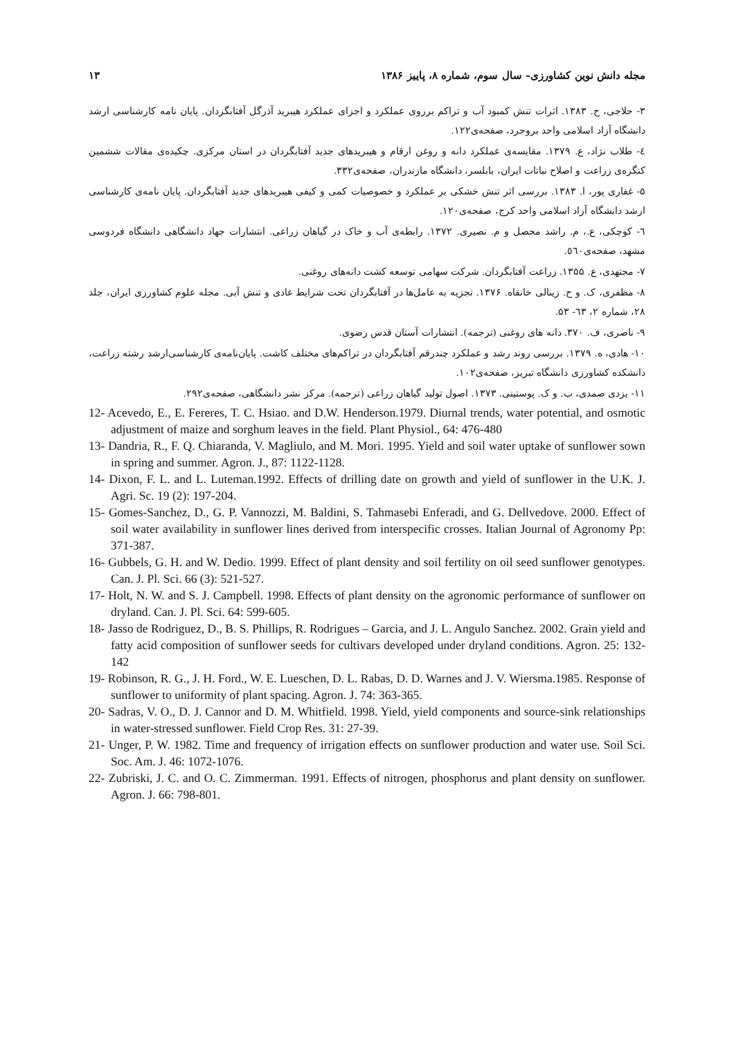مجله دانش نوین کشاورزی– سال سوم، شماره ۸، پاییز ۱۳۸۶ ۱۳
۳- حلاجی، ح. ۱۳۸۳. اثرات تنش کمبود آب و تراکم برروی عملکرد و اجزای عملکرد هیبرید آذرگل آفتابگردان. پایان نامه کارشناسی ارشد دانشگاه آزاد اسلامی واحد بروجرد، صفحه‌ی۱۲۲.
٤- طلاب نژاد، ع. ۱۳۷۹. مقایسه‌ی عملکرد دانه و روغن ارقام و هیبریدهای جدید آفتابگردان در استان مرکزی. چکیده‌ی مقالات ششمین کنگره‌ی زراعت و اصلاح نباتات ایران، بابلسر، دانشگاه مازندران، صفحه‌ی۳۳۲.
۵- غفاری پور، ا. ۱۳۸۳. بررسی اثر تنش خشکی بر عملکرد و خصوصیات کمی و کیفی هیبریدهای جدید آفتابگردان. پایان نامه‌ی کارشناسی ارشد دانشگاه آزاد اسلامی واحد کرج، صفحه‌ی۱۲۰.
٦- کوچکی، ع.، م. راشد محصل و م. نصیری. ۱۳۷۲. رابطه‌ی آب و خاک در گیاهان زراعی. انتشارات جهاد دانشگاهی دانشگاه فردوسی مشهد، صفحه‌ی٥٦٠.
۷- مجتهدی، ع. ۱۳۵۵. زراعت آفتابگردان. شرکت سهامی توسعه کشت دانه‌های روغنی.
۸- مظفری، ک. و ح. زینالی خانقاه. ۱۳۷۶. تجزیه به عامل‌ها در آفتابگردان تحت شرایط عادی و تنش آبی. مجله علوم کشاورزی ایران، جلد ۲۸، شماره ۲، ٦۳- ۵۳.
۹- ناصری، ف. ۳۷۰. دانه های روغنی (ترجمه). انتشارات آستان قدس رضوی.
۱۰- هادی، ه. ۱۳۷۹. بررسی روند رشد و عملکرد چندرقم آفتابگردان در تراکم‌های مختلف کاشت. پایان‌نامه‌ی کارشناسی‌ارشد رشته زراعت، دانشکده کشاورزی دانشگاه تبریز، صفحه‌ی۱۰۲.
۱۱- یزدی صمدی، ب. و ک. پوستینی. ۱۳۷۳. اصول تولید گیاهان زراعی (ترجمه). مرکز نشر دانشگاهی، صفحه‌ی۲۹۲.
12- Acevedo, E., E. Fereres, T. C. Hsiao. and D.W. Henderson.1979. Diurnal trends, water potential, and osmotic adjustment of maize and sorghum leaves in the field. Plant Physiol., 64: 476-480
13- Dandria, R., F. Q. Chiaranda, V. Magliulo, and M. Mori. 1995. Yield and soil water uptake of sunflower sown in spring and summer. Agron. J., 87: 1122-1128.
14- Dixon, F. L. and L. Luteman.1992. Effects of drilling date on growth and yield of sunflower in the U.K. J. Agri. Sc. 19 (2): 197-204.
15- Gomes-Sanchez, D., G. P. Vannozzi, M. Baldini, S. Tahmasebi Enferadi, and G. Dellvedove. 2000. Effect of soil water availability in sunflower lines derived from interspecific crosses. Italian Journal of Agronomy Pp: 371-387.
16- Gubbels, G. H. and W. Dedio. 1999. Effect of plant density and soil fertility on oil seed sunflower genotypes. Can. J. Pl. Sci. 66 (3): 521-527.
17- Holt, N. W. and S. J. Campbell. 1998. Effects of plant density on the agronomic performance of sunflower on dryland. Can. J. Pl. Sci. 64: 599-605.
18- Jasso de Rodriguez, D., B. S. Phillips, R. Rodrigues – Garcia, and J. L. Angulo Sanchez. 2002. Grain yield and fatty acid composition of sunflower seeds for cultivars developed under dryland conditions. Agron. 25: 132- 142
19- Robinson, R. G., J. H. Ford., W. E. Lueschen, D. L. Rabas, D. D. Warnes and J. V. Wiersma.1985. Response of sunflower to uniformity of plant spacing. Agron. J. 74: 363-365.
20- Sadras, V. O., D. J. Cannor and D. M. Whitfield. 1998. Yield, yield components and source-sink relationships in water-stressed sunflower. Field Crop Res. 31: 27-39.
21- Unger, P. W. 1982. Time and frequency of irrigation effects on sunflower production and water use. Soil Sci. Soc. Am. J. 46: 1072-1076.
22- Zubriski, J. C. and O. C. Zimmerman. 1991. Effects of nitrogen, phosphorus and plant density on sunflower. Agron. J. 66: 798-801.